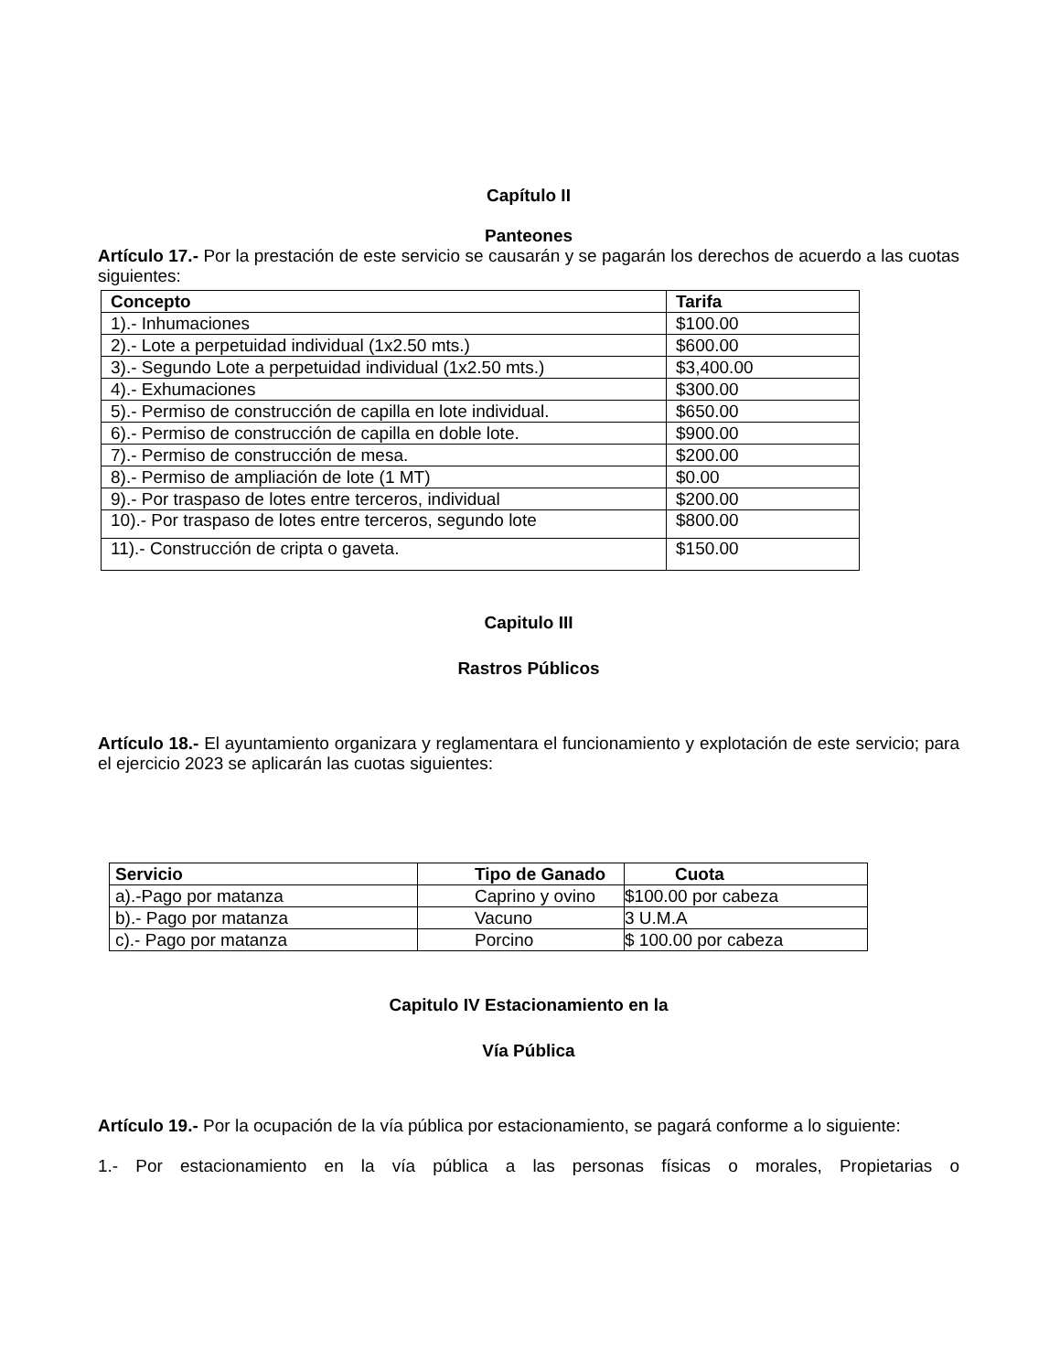Capítulo II
Panteones
Artículo 17.- Por la prestación de este servicio se causarán y se pagarán los derechos de acuerdo a las cuotas siguientes:
| Concepto | Tarifa |
| --- | --- |
| 1).- Inhumaciones | $100.00 |
| 2).- Lote a perpetuidad individual (1x2.50 mts.) | $600.00 |
| 3).- Segundo Lote a perpetuidad individual (1x2.50 mts.) | $3,400.00 |
| 4).- Exhumaciones | $300.00 |
| 5).- Permiso de construcción de capilla en lote individual. | $650.00 |
| 6).- Permiso de construcción de capilla en doble lote. | $900.00 |
| 7).- Permiso de construcción de mesa. | $200.00 |
| 8).- Permiso de ampliación de lote (1 MT) | $0.00 |
| 9).- Por traspaso de lotes entre terceros, individual | $200.00 |
| 10).- Por traspaso de lotes entre terceros, segundo lote | $800.00 |
| 11).- Construcción de cripta o gaveta. | $150.00 |
Capitulo III
Rastros Públicos
Artículo 18.- El ayuntamiento organizara y reglamentara el funcionamiento y explotación de este servicio; para el ejercicio 2023 se aplicarán las cuotas siguientes:
| Servicio | Tipo de Ganado | Cuota |
| --- | --- | --- |
| a).-Pago por matanza | Caprino y ovino | $100.00 por cabeza |
| b).- Pago por matanza | Vacuno | 3 U.M.A |
| c).- Pago por matanza | Porcino | $ 100.00 por cabeza |
Capitulo IV Estacionamiento en la
Vía Pública
Artículo 19.- Por la ocupación de la vía pública por estacionamiento, se pagará conforme a lo siguiente:
1.- Por estacionamiento en la vía pública a las personas físicas o morales, Propietarias o